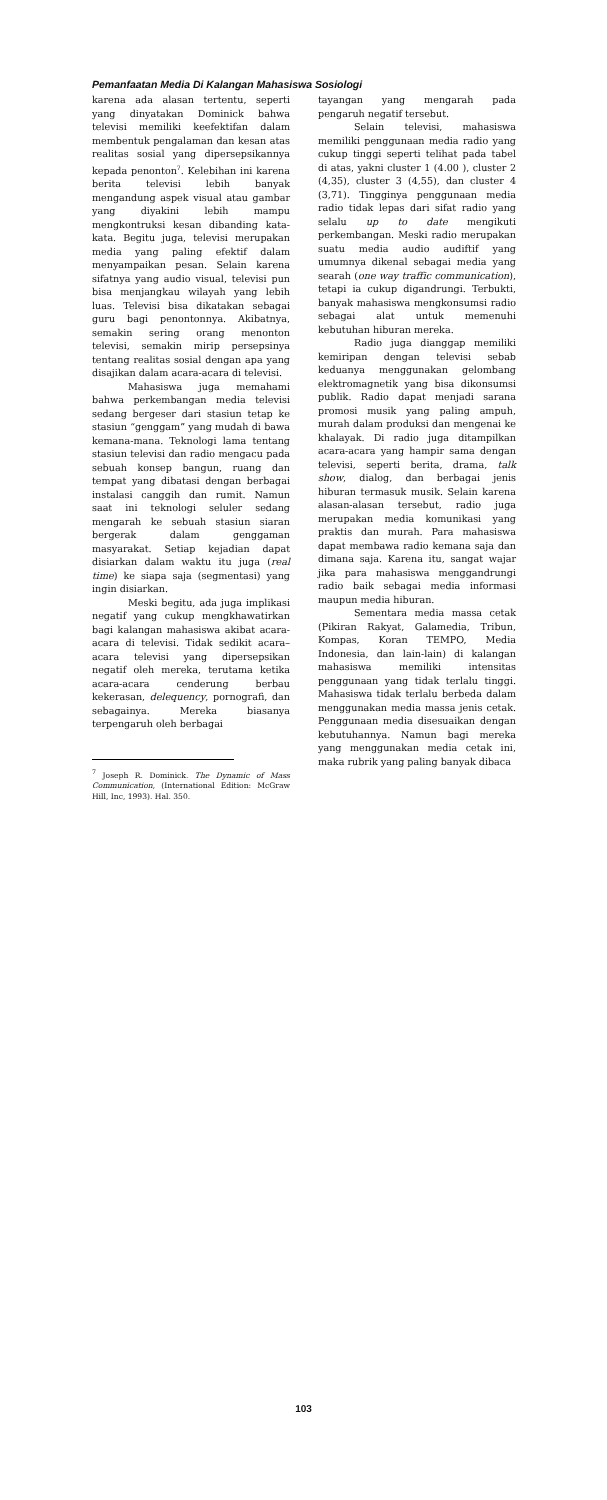Pemanfaatan Media Di Kalangan Mahasiswa Sosiologi
karena ada alasan tertentu, seperti yang dinyatakan Dominick bahwa televisi memiliki keefektifan dalam membentuk pengalaman dan kesan atas realitas sosial yang dipersepsikannya kepada penonton<sup>7</sup>. Kelebihan ini karena berita televisi lebih banyak mengandung aspek visual atau gambar yang diyakini lebih mampu mengkontruksi kesan dibanding kata-kata. Begitu juga, televisi merupakan media yang paling efektif dalam menyampaikan pesan. Selain karena sifatnya yang audio visual, televisi pun bisa menjangkau wilayah yang lebih luas. Televisi bisa dikatakan sebagai guru bagi penontonnya. Akibatnya, semakin sering orang menonton televisi, semakin mirip persepsinya tentang realitas sosial dengan apa yang disajikan dalam acara-acara di televisi.
Mahasiswa juga memahami bahwa perkembangan media televisi sedang bergeser dari stasiun tetap ke stasiun “genggam” yang mudah di bawa kemana-mana. Teknologi lama tentang stasiun televisi dan radio mengacu pada sebuah konsep bangun, ruang dan tempat yang dibatasi dengan berbagai instalasi canggih dan rumit. Namun saat ini teknologi seluler sedang mengarah ke sebuah stasiun siaran bergerak dalam genggaman masyarakat. Setiap kejadian dapat disiarkan dalam waktu itu juga (real time) ke siapa saja (segmentasi) yang ingin disiarkan.
Meski begitu, ada juga implikasi negatif yang cukup mengkhawatirkan bagi kalangan mahasiswa akibat acara-acara di televisi. Tidak sedikit acara–acara televisi yang dipersepsikan negatif oleh mereka, terutama ketika acara-acara cenderung berbau kekerasan, delequency, pornografi, dan sebagainya. Mereka biasanya terpengaruh oleh berbagai
<sup>7</sup> Joseph R. Dominick. The Dynamic of Mass Communication, (International Edition: McGraw Hill, Inc, 1993). Hal. 350.
tayangan yang mengarah pada pengaruh negatif tersebut.
Selain televisi, mahasiswa memiliki penggunaan media radio yang cukup tinggi seperti telihat pada tabel di atas, yakni cluster 1 (4.00 ), cluster 2 (4,35), cluster 3 (4,55), dan cluster 4 (3,71). Tingginya penggunaan media radio tidak lepas dari sifat radio yang selalu up to date mengikuti perkembangan. Meski radio merupakan suatu media audio audiftif yang umumnya dikenal sebagai media yang searah (one way traffic communication), tetapi ia cukup digandrungi. Terbukti, banyak mahasiswa mengkonsumsi radio sebagai alat untuk memenuhi kebutuhan hiburan mereka.
Radio juga dianggap memiliki kemiripan dengan televisi sebab keduanya menggunakan gelombang elektromagnetik yang bisa dikonsumsi publik. Radio dapat menjadi sarana promosi musik yang paling ampuh, murah dalam produksi dan mengenai ke khalayak. Di radio juga ditampilkan acara-acara yang hampir sama dengan televisi, seperti berita, drama, talk show, dialog, dan berbagai jenis hiburan termasuk musik. Selain karena alasan-alasan tersebut, radio juga merupakan media komunikasi yang praktis dan murah. Para mahasiswa dapat membawa radio kemana saja dan dimana saja. Karena itu, sangat wajar jika para mahasiswa menggandrungi radio baik sebagai media informasi maupun media hiburan.
Sementara media massa cetak (Pikiran Rakyat, Galamedia, Tribun, Kompas, Koran TEMPO, Media Indonesia, dan lain-lain) di kalangan mahasiswa memiliki intensitas penggunaan yang tidak terlalu tinggi. Mahasiswa tidak terlalu berbeda dalam menggunakan media massa jenis cetak. Penggunaan media disesuaikan dengan kebutuhannya. Namun bagi mereka yang menggunakan media cetak ini, maka rubrik yang paling banyak dibaca
103